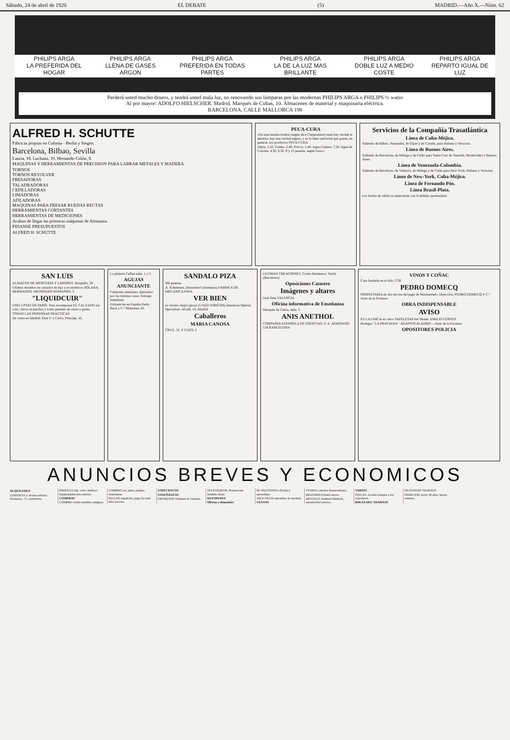Sábado, 24 de abril de 1920 EL DEBATE (5) MADRID.—Año X.—Núm. 62
PHILIPS ARGA
LA PREFERIDA DEL HOGAR
PHILIPS ARGA
LLENA DE GASES ARGON
PHILIPS ARGA
PREFERIDA EN TODAS PARTES
PHILIPS ARGA
LA DE LA LUZ MAS BRILLANTE
PHILIPS ARGA
DOBLE LUZ A MEDIO COSTE
PHILIPS ARGA
REPARTO IGUAL DE LUZ
Perderá usted mucho dinero, y tendrá usted mala luz, no renovando sus lámparas por las modernas PHILIPS ARGA o PHILIPS ½ watio
Al por mayor: ADOLFO HIELSCHER. Madrid. Marqués de Cubas, 10. Almacenes de material y maquinaria eléctrica.
BARCELONA, CALLE MALLORCA 198
ALFRED H. SCHUTTE
Fábricas propias en Colonia - Berlín y Siegen
Barcelona, Bilbao, Sevilla
Lauria, 18. Luchana, 10. Hernando Colón, 8.
MAQUINAS Y HERRAMIENTAS DE PRECISION PARA LABRAR METALES Y MADERA.
TORNOS
TORNOS REVOLVER
FRESADORAS
TALADRADORAS
CEPILLADORAS
LIMADORAS
AFILADORAS
MAQUINAS PARA FRESAR RUEDAS RECTAS
HERRAMIENTAS CORTANTES
HERRAMIENTAS DE MEDICIONES
Acaban de llegar las primeras máquinas de Alemania.
PIDANSE PRESUPUESTOS
ALFRED H. SCHUTTE
PECA-CURA
«En este mundo traidor (según dice Campoamor) nada hay verdad ni mentira; hay una verdad segura, y es la fama universal que gozan, en general, los productos PECA CURA.
Jabón, 1,50. Crema, 2,40. Polvos, 2,40. Agua Cutinea, 7,50. Agua de Colonia, 4,50, 6,50, 9 y 15 pesetas, según frasco.
Servicios de la Compañía Trasatlántica
Línea de Cuba-Méjico.
Saliendo de Bilbao, Santander, de Gijón y de Coruña, para Habana y Veracruz.
Línea de Buenos Aires.
Saliendo de Barcelona, de Málaga y de Cádiz para Santa Cruz de Tenerife, Montevideo y Buenos Aires.
Línea de Venezuela-Colombia.
Saliendo de Barcelona, de Valencia, de Málaga y de Cádiz para New-York, Habana y Veracruz.
Línea de New-York, Cuba-Méjico.
Línea de Fernando Póo.
Línea Brasil-Plata.
Las fechas de salida se anunciarán con la debida oportunidad.
SAN LUIS
ALMACEN DE MERCERIA Y LABORES. Barquillo, 28
Ultimos modelos en calzados de lujo y económicos SOLANA, HERMANOS. MESONERO ROMANOS, 3.
"LIQUIDCUIR"
UNO 3 PTAS DE PARIS. Para recomponer EL CALZADO sin cola, clavos ni parches y todas prendas de cuero o goma.
TODAS LAS PERSONAS PRACTICAS
De venta en Madrid: Díaz F. y Calvo, Príncipe, 16.
La platería Cellini núm. 1 y 3
AGUJAS
ANUNCIANTE
Camiones alemanes. Ajustados por las mismas casas. Entrega inmediata.
Existencias en España Pedro Beck y C.ª Muntaner, 82.
SANDALO PIZA
Mil pesetas
A. Schumann, Dusseldorf (Alemania) FABRICA DE MECANICA FINA.
VER BIEN
es vuestro mejor placer (USAD TORICOS) American Optical Specialists. Alcalá, 14.-Madrid
Caballeros
MARIA CANOSA
CRUZ, 31, Y CATO, 2
ULTIMAS CREACIONES. Cortés Hermanos. Sarriá (Barcelona).
Oposiciones Catastro
Imágenes y altares
José Tena VALENCIA
Oficina informativa de Enseñanza
Marqués de Cubas, núm. 3
ANIS ANETHOL
COMPAÑIA ESPAÑOLA DE ESENCIAS, S. A. APARTADO 518 BARCELONA
VINOS Y COÑAC
Casa fundada en el Año 1730
PEDRO DOMECQ
PROPIETARIA de dos tercios del pago de Macharnudo. Dirección: PEDRO DOMECQ Y C.ª Jerez de la Frontera
OBRA INDISPENSABLE
AVISO
ES LA UNICA su valor. PAPELETAS del Monte. EMILIO CORTES
Bodegas "LA PRAVIANA". AGAPITO ALADRO.—Jerez de la Frontera
OPOSITORES POLICIA
ANUNCIOS BREVES Y ECONOMICOS
ALQUILERES
GABINETE y alcoba exterior. Hortaleza, 75, carbonería.
PARTICULAR, cede caballero bonita habitación exterior.
COMPRAS
COMPRO vendo muebles antiguos.
COMPRO oro, plata, platino, dentaduras.
SELLOS españoles, pago los más altos precios.
ESPECIFICOS
ENSEÑANZAS
OPOSICION Tribunal de Cuentas.
TELEGRAFOS. Preparación Instituto Reus.
HUESPEDES
Ofertas y demandas
SE NECESITAN oficiala y aprendizas.
JACE FALTA aprendiza de modista.
VENTAS
VENDO comedor Renacimiento.
MAGNIFICO hotel nuevo.
RENAULT, Panhard-Dietrich, automóviles nuevos.
VARIOS
FINCAS. Acudid siempre a los corredores.
BOLSA DEL TRABAJO
NECESITAN TRABAJO
OFRECESE joven 18 años, buena estatura.